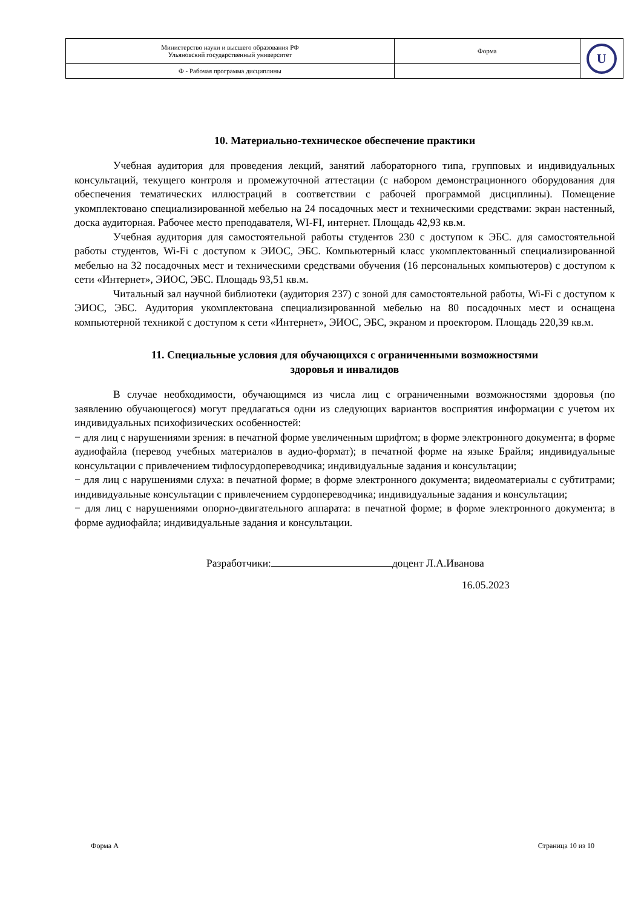| Министерство науки и высшего образования РФ Ульяновский государственный университет | Форма | U |
| Ф - Рабочая программа дисциплины | | |
10. Материально-техническое обеспечение практики
Учебная аудитория для проведения лекций, занятий лабораторного типа, групповых и индивидуальных консультаций, текущего контроля и промежуточной аттестации (с набором демонстрационного оборудования для обеспечения тематических иллюстраций в соответствии с рабочей программой дисциплины). Помещение укомплектовано специализированной мебелью на 24 посадочных мест и техническими средствами: экран настенный, доска аудиторная. Рабочее место преподавателя, WI-FI, интернет. Площадь 42,93 кв.м.
Учебная аудитория для самостоятельной работы студентов 230 с доступом к ЭБС. для самостоятельной работы студентов, Wi-Fi с доступом к ЭИОС, ЭБС. Компьютерный класс укомплектованный специализированной мебелью на 32 посадочных мест и техническими средствами обучения (16 персональных компьютеров) с доступом к сети «Интернет», ЭИОС, ЭБС. Площадь 93,51 кв.м.
Читальный зал научной библиотеки (аудитория 237) с зоной для самостоятельной работы, Wi-Fi с доступом к ЭИОС, ЭБС. Аудитория укомплектована специализированной мебелью на 80 посадочных мест и оснащена компьютерной техникой с доступом к сети «Интернет», ЭИОС, ЭБС, экраном и проектором. Площадь 220,39 кв.м.
11. Специальные условия для обучающихся с ограниченными возможностями
здоровья и инвалидов
В случае необходимости, обучающимся из числа лиц с ограниченными возможностями здоровья (по заявлению обучающегося) могут предлагаться одни из следующих вариантов восприятия информации с учетом их индивидуальных психофизических особенностей:
− для лиц с нарушениями зрения: в печатной форме увеличенным шрифтом; в форме электронного документа; в форме аудиофайла (перевод учебных материалов в аудио-формат); в печатной форме на языке Брайля; индивидуальные консультации с привлечением тифлосурдопереводчика; индивидуальные задания и консультации;
− для лиц с нарушениями слуха: в печатной форме; в форме электронного документа; видеоматериалы с субтитрами; индивидуальные консультации с привлечением сурдопереводчика; индивидуальные задания и консультации;
− для лиц с нарушениями опорно-двигательного аппарата: в печатной форме; в форме электронного документа; в форме аудиофайла; индивидуальные задания и консультации.
Разработчики: доцент Л.А.Иванова
16.05.2023
Форма А Страница 10 из 10